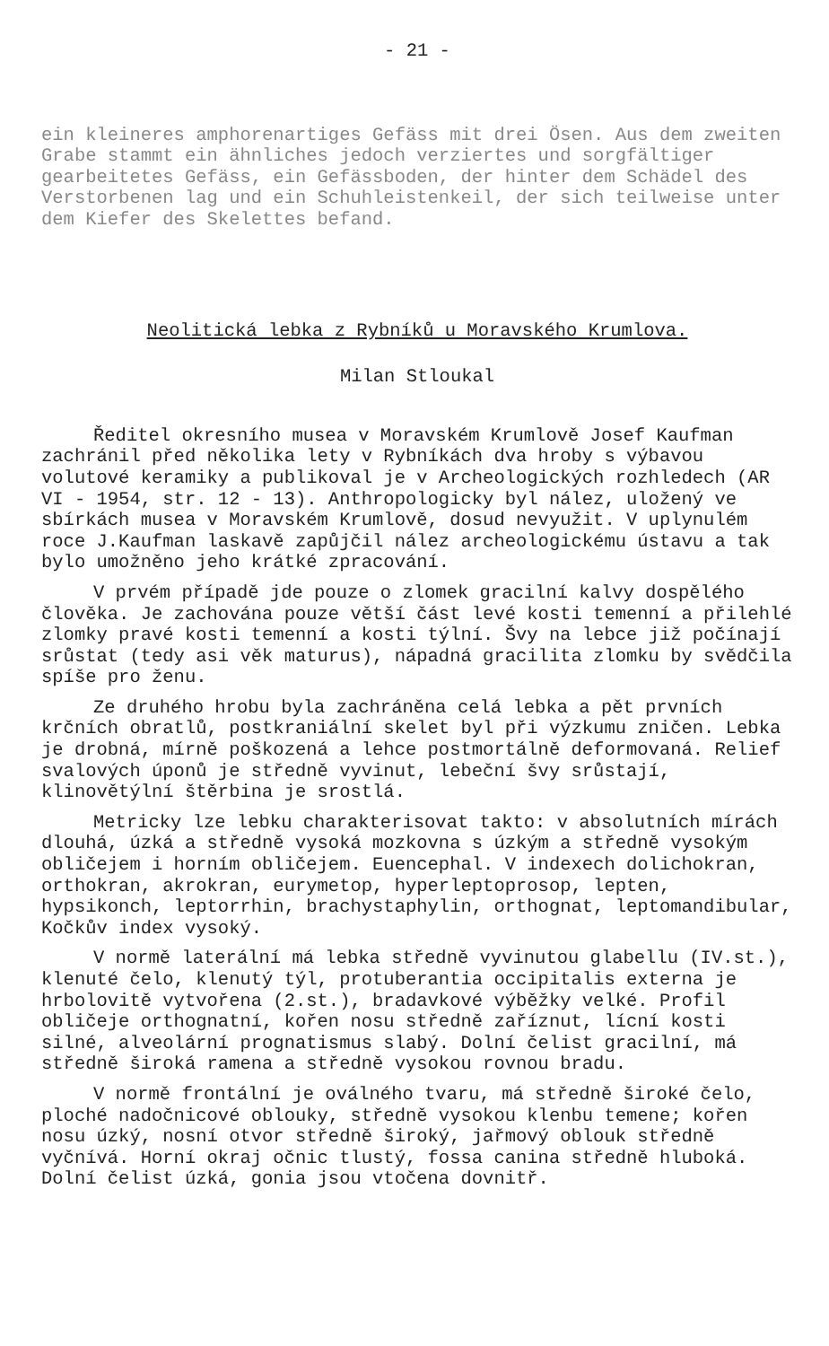- 21 -
ein kleineres amphorenartiges Gefäss mit drei Ösen. Aus dem zweiten Grabe stammt ein ähnliches jedoch verziertes und sorgfältiger gearbeitetes Gefäss, ein Gefässboden, der hinter dem Schädel des Verstorbenen lag und ein Schuhleistenkeil, der sich teilweise unter dem Kiefer des Skelettes befand.
Neolitická lebka z Rybníků u Moravského Krumlova.
Milan Stloukal
Ředitel okresního musea v Moravském Krumlově Josef Kaufman zachránil před několika lety v Rybníkách dva hroby s výbavou volutové keramiky a publikoval je v Archeologických rozhledech (AR VI - 1954, str. 12 - 13). Anthropologicky byl nález, uložený ve sbírkách musea v Moravském Krumlově, dosud nevyužit. V uplynulém roce J.Kaufman laskavě zapůjčil nález archeologickému ústavu a tak bylo umožněno jeho krátké zpracování.
V prvém případě jde pouze o zlomek gracilní kalvy dospělého člověka. Je zachována pouze větší část levé kosti temenní a přilehlé zlomky pravé kosti temenní a kosti týlní. Švy na lebce již počínají srůstat (tedy asi věk maturus), nápadná gracilita zlomku by svědčila spíše pro ženu.
Ze druhého hrobu byla zachráněna celá lebka a pět prvních krčních obratlů, postkraniální skelet byl při výzkumu zničen. Lebka je drobná, mírně poškozená a lehce postmortálně deformovaná. Relief svalových úponů je středně vyvinut, lebeční švy srůstají, klinovětýlní štěrbina je srostlá.
Metricky lze lebku charakterisovat takto: v absolutních mírách dlouhá, úzká a středně vysoká mozkovna s úzkým a středně vysokým obličejem i horním obličejem. Euencephal. V indexech dolichokran, orthokran, akrokran, eurymetop, hyperleptoprosop, lepten, hypsikonch, leptorrhin, brachystaphylin, orthognat, leptomandibular, Kočkův index vysoký.
V normě laterální má lebka středně vyvinutou glabellu (IV.st.), klenuté čelo, klenutý týl, protuberantia occipitalis externa je hrbolovitě vytvořena (2.st.), bradavkové výběžky velké. Profil obličeje orthognatní, kořen nosu středně zaříznut, lícní kosti silné, alveolární prognatismus slabý. Dolní čelist gracilní, má středně široká ramena a středně vysokou rovnou bradu.
V normě frontální je oválného tvaru, má středně široké čelo, ploché nadočnicové oblouky, středně vysokou klenbu temene; kořen nosu úzký, nosní otvor středně široký, jařmový oblouk středně vyčnívá. Horní okraj očnic tlustý, fossa canina středně hluboká. Dolní čelist úzká, gonia jsou vtočena dovnitř.